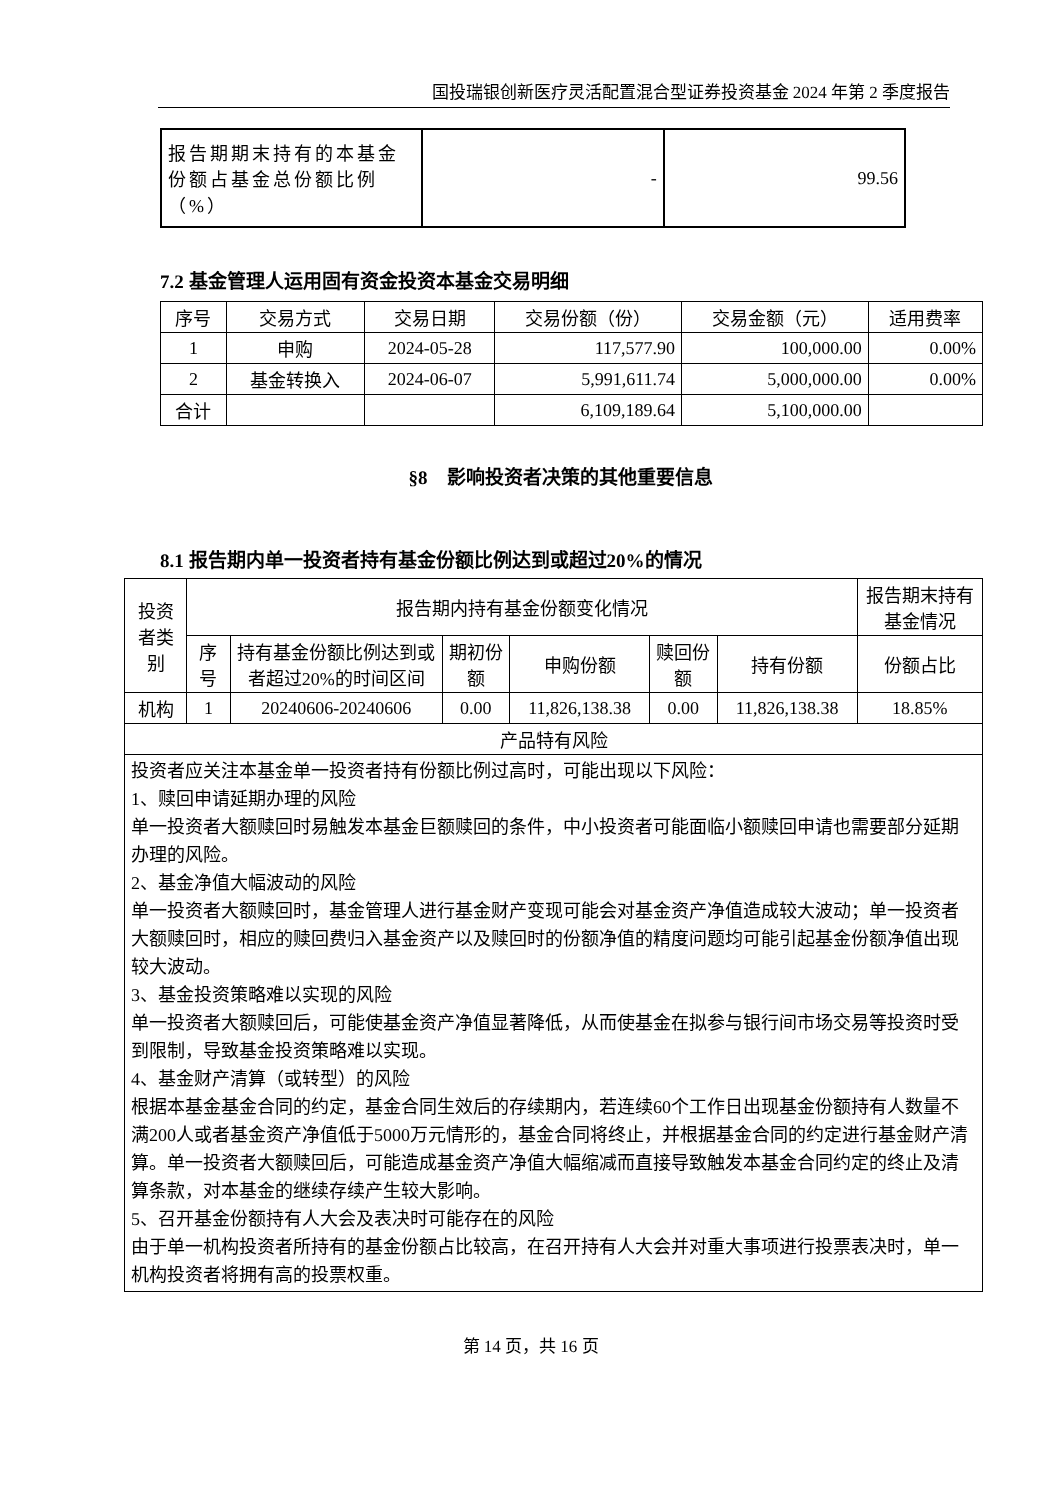国投瑞银创新医疗灵活配置混合型证券投资基金 2024 年第 2 季度报告
| 报告期期末持有的本基金份额占基金总份额比例（%） | - | 99.56 |
7.2 基金管理人运用固有资金投资本基金交易明细
| 序号 | 交易方式 | 交易日期 | 交易份额（份） | 交易金额（元） | 适用费率 |
| --- | --- | --- | --- | --- | --- |
| 1 | 申购 | 2024-05-28 | 117,577.90 | 100,000.00 | 0.00% |
| 2 | 基金转换入 | 2024-06-07 | 5,991,611.74 | 5,000,000.00 | 0.00% |
| 合计 | | | 6,109,189.64 | 5,100,000.00 | |
§8　影响投资者决策的其他重要信息
8.1 报告期内单一投资者持有基金份额比例达到或超过20%的情况
| 投资者类别 | 报告期内持有基金份额变化情况 | | | | | | 报告期末持有基金情况 |
| --- | --- | --- | --- | --- | --- | --- | --- |
| | 序号 | 持有基金份额比例达到或者超过20%的时间区间 | 期初份额 | 申购份额 | 赎回份额 | 持有份额 | 份额占比 |
| 机构 | 1 | 20240606-20240606 | 0.00 | 11,826,138.38 | 0.00 | 11,826,138.38 | 18.85% |
| 产品特有风险 | | | | | | | |
| 投资者应关注本基金单一投资者持有份额比例过高时，可能出现以下风险： 1、赎回申请延期办理的风险 单一投资者大额赎回时易触发本基金巨额赎回的条件，中小投资者可能面临小额赎回申请也需要部分延期办理的风险。 2、基金净值大幅波动的风险 单一投资者大额赎回时，基金管理人进行基金财产变现可能会对基金资产净值造成较大波动；单一投资者大额赎回时，相应的赎回费归入基金资产以及赎回时的份额净值的精度问题均可能引起基金份额净值出现较大波动。 3、基金投资策略难以实现的风险 单一投资者大额赎回后，可能使基金资产净值显著降低，从而使基金在拟参与银行间市场交易等投资时受到限制，导致基金投资策略难以实现。 4、基金财产清算（或转型）的风险 根据本基金基金合同的约定，基金合同生效后的存续期内，若连续60个工作日出现基金份额持有人数量不满200人或者基金资产净值低于5000万元情形的，基金合同将终止，并根据基金合同的约定进行基金财产清算。单一投资者大额赎回后，可能造成基金资产净值大幅缩减而直接导致触发本基金合同约定的终止及清算条款，对本基金的继续存续产生较大影响。 5、召开基金份额持有人大会及表决时可能存在的风险 由于单一机构投资者所持有的基金份额占比较高，在召开持有人大会并对重大事项进行投票表决时，单一机构投资者将拥有高的投票权重。 | | | | | | | |
第 14 页，共 16 页